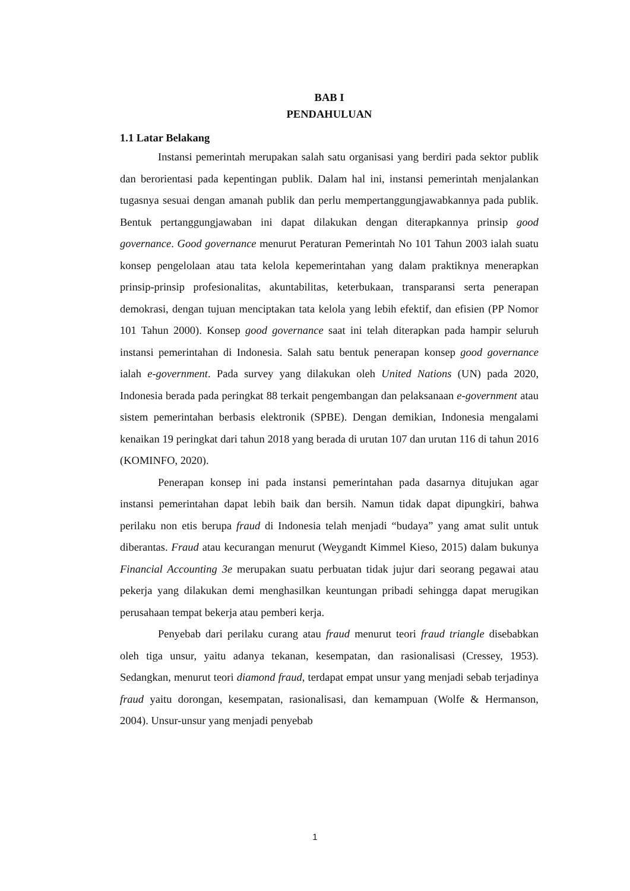BAB I
PENDAHULUAN
1.1 Latar Belakang
Instansi pemerintah merupakan salah satu organisasi yang berdiri pada sektor publik dan berorientasi pada kepentingan publik. Dalam hal ini, instansi pemerintah menjalankan tugasnya sesuai dengan amanah publik dan perlu mempertanggungjawabkannya pada publik. Bentuk pertanggungjawaban ini dapat dilakukan dengan diterapkannya prinsip good governance. Good governance menurut Peraturan Pemerintah No 101 Tahun 2003 ialah suatu konsep pengelolaan atau tata kelola kepemerintahan yang dalam praktiknya menerapkan prinsip-prinsip profesionalitas, akuntabilitas, keterbukaan, transparansi serta penerapan demokrasi, dengan tujuan menciptakan tata kelola yang lebih efektif, dan efisien (PP Nomor 101 Tahun 2000). Konsep good governance saat ini telah diterapkan pada hampir seluruh instansi pemerintahan di Indonesia. Salah satu bentuk penerapan konsep good governance ialah e-government. Pada survey yang dilakukan oleh United Nations (UN) pada 2020, Indonesia berada pada peringkat 88 terkait pengembangan dan pelaksanaan e-government atau sistem pemerintahan berbasis elektronik (SPBE). Dengan demikian, Indonesia mengalami kenaikan 19 peringkat dari tahun 2018 yang berada di urutan 107 dan urutan 116 di tahun 2016 (KOMINFO, 2020).
Penerapan konsep ini pada instansi pemerintahan pada dasarnya ditujukan agar instansi pemerintahan dapat lebih baik dan bersih. Namun tidak dapat dipungkiri, bahwa perilaku non etis berupa fraud di Indonesia telah menjadi “budaya” yang amat sulit untuk diberantas. Fraud atau kecurangan menurut (Weygandt Kimmel Kieso, 2015) dalam bukunya Financial Accounting 3e merupakan suatu perbuatan tidak jujur dari seorang pegawai atau pekerja yang dilakukan demi menghasilkan keuntungan pribadi sehingga dapat merugikan perusahaan tempat bekerja atau pemberi kerja.
Penyebab dari perilaku curang atau fraud menurut teori fraud triangle disebabkan oleh tiga unsur, yaitu adanya tekanan, kesempatan, dan rasionalisasi (Cressey, 1953). Sedangkan, menurut teori diamond fraud, terdapat empat unsur yang menjadi sebab terjadinya fraud yaitu dorongan, kesempatan, rasionalisasi, dan kemampuan (Wolfe & Hermanson, 2004). Unsur-unsur yang menjadi penyebab
1